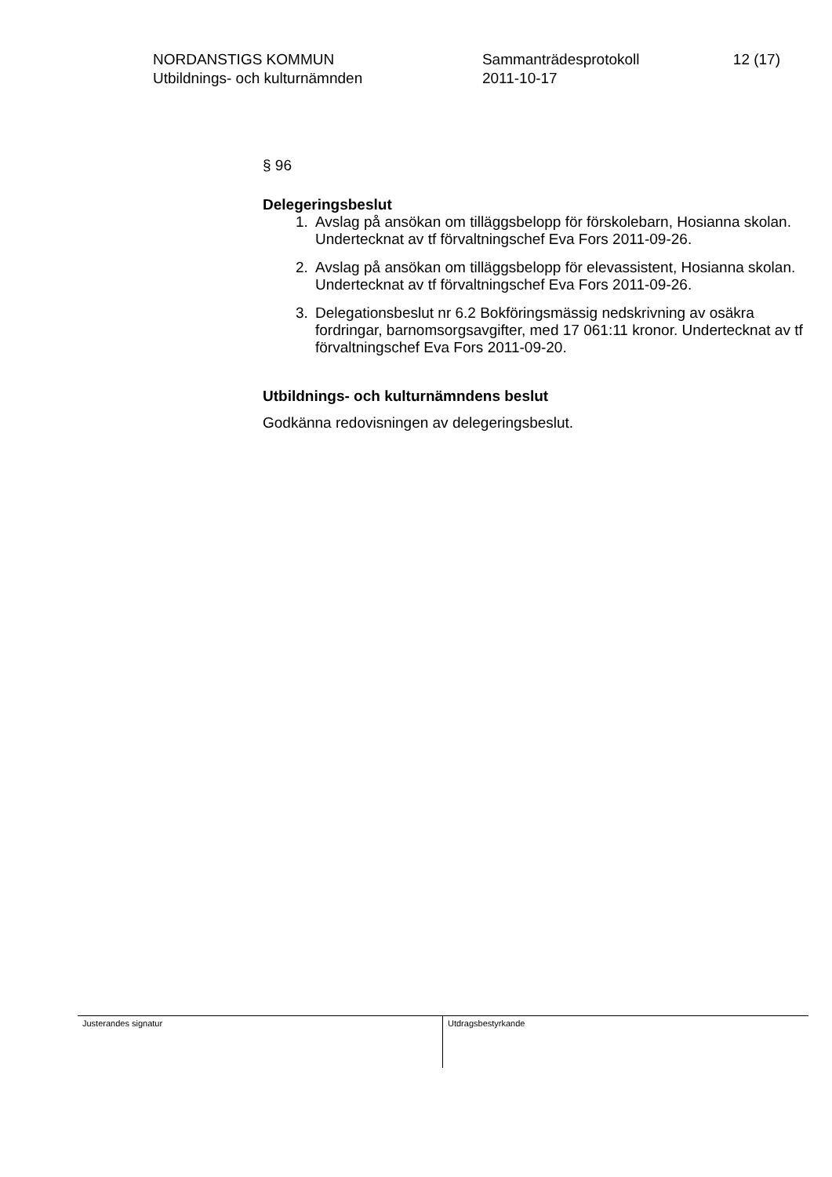NORDANSTIGS KOMMUN
Utbildnings- och kulturnämnden
Sammanträdesprotokoll
2011-10-17
12 (17)
§ 96
Delegeringsbeslut
1. Avslag på ansökan om tilläggsbelopp för förskolebarn, Hosianna skolan. Undertecknat av tf förvaltningschef Eva Fors 2011-09-26.
2. Avslag på ansökan om tilläggsbelopp för elevassistent, Hosianna skolan. Undertecknat av tf förvaltningschef Eva Fors 2011-09-26.
3. Delegationsbeslut nr 6.2 Bokföringsmässig nedskrivning av osäkra fordringar, barnomsorgsavgifter, med 17 061:11 kronor. Undertecknat av tf förvaltningschef Eva Fors 2011-09-20.
Utbildnings- och kulturnämndens beslut
Godkänna redovisningen av delegeringsbeslut.
Justerandes signatur Utdragsbestyrkande